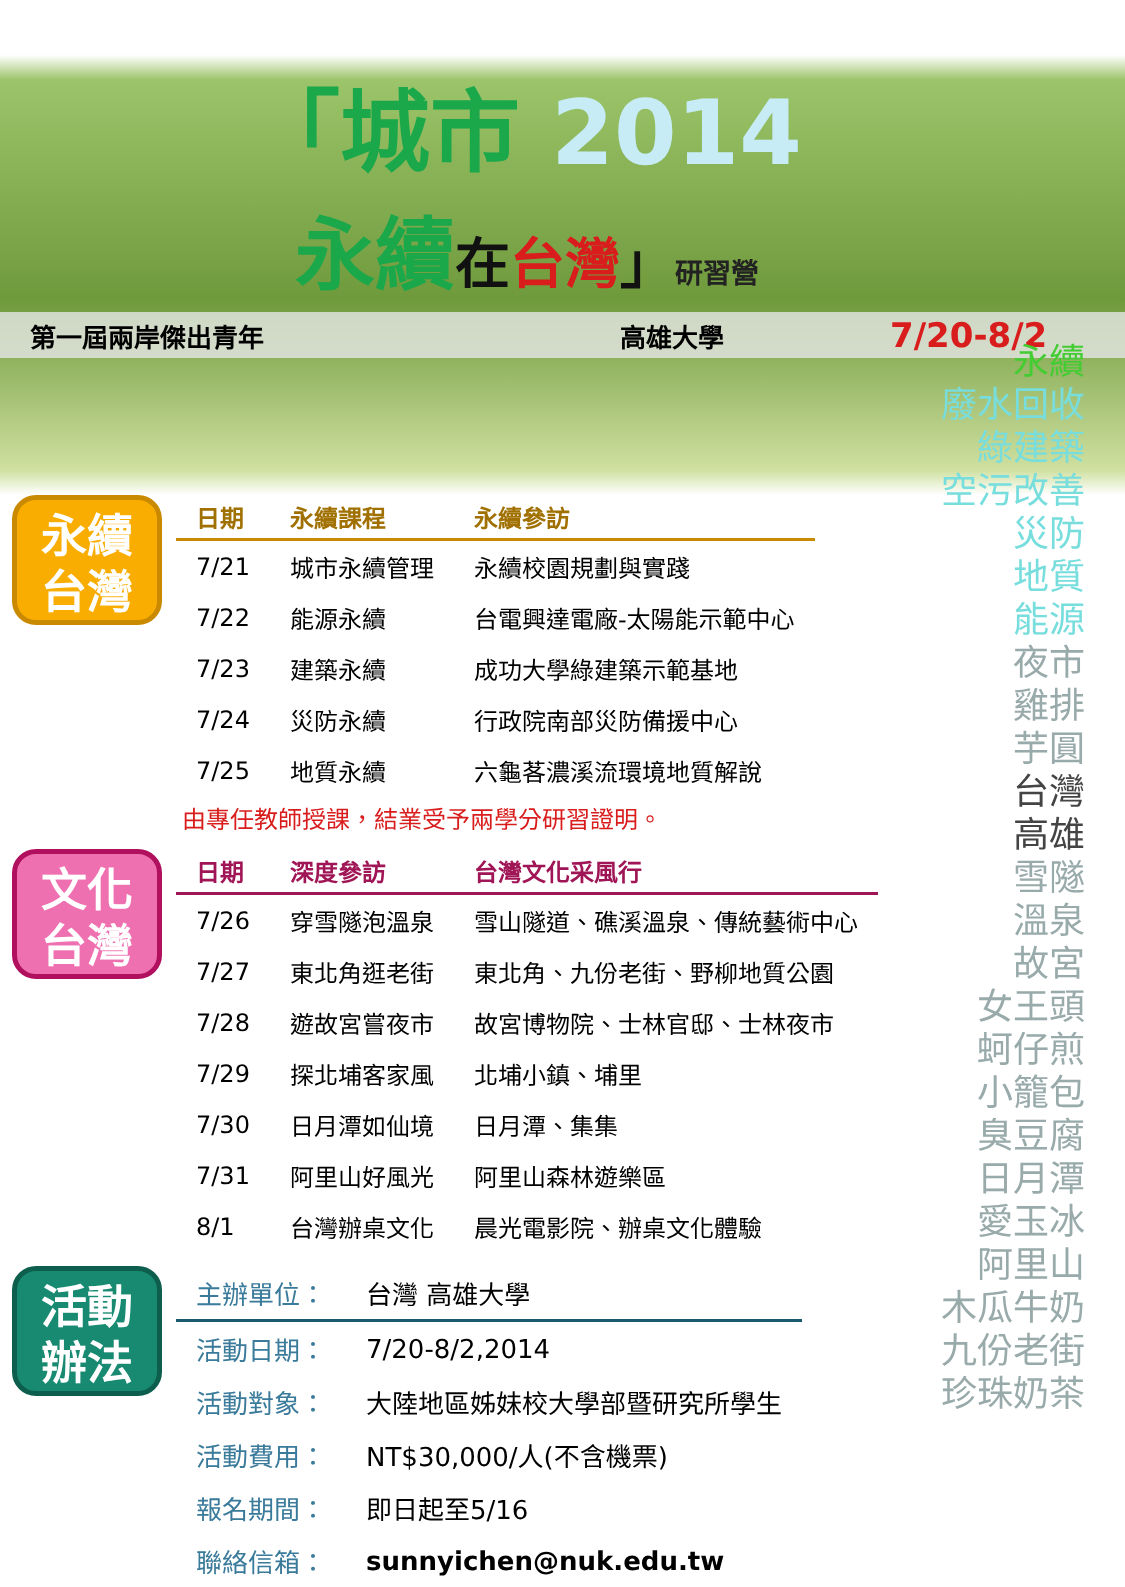「城市 2014
永續在台灣」研習營
第一屆兩岸傑出青年 高雄大學 7/20-8/2
永續
廢水回收
綠建築
空污改善
災防
地質
能源
夜市
雞排
芋圓
台灣
高雄
雪隧
溫泉
故宮
女王頭
蚵仔煎
小籠包
臭豆腐
日月潭
愛玉冰
阿里山
木瓜牛奶
九份老街
珍珠奶茶
永續
台灣
| 日期 | 永續課程 | 永續參訪 |
| --- | --- | --- |
| 7/21 | 城市永續管理 | 永續校園規劃與實踐 |
| 7/22 | 能源永續 | 台電興達電廠-太陽能示範中心 |
| 7/23 | 建築永續 | 成功大學綠建築示範基地 |
| 7/24 | 災防永續 | 行政院南部災防備援中心 |
| 7/25 | 地質永續 | 六龜茖濃溪流環境地質解說 |
由專任教師授課，結業受予兩學分研習證明。
文化
台灣
| 日期 | 深度參訪 | 台灣文化采風行 |
| --- | --- | --- |
| 7/26 | 穿雪隧泡溫泉 | 雪山隧道、礁溪溫泉、傳統藝術中心 |
| 7/27 | 東北角逛老街 | 東北角、九份老街、野柳地質公園 |
| 7/28 | 遊故宮嘗夜市 | 故宮博物院、士林官邸、士林夜市 |
| 7/29 | 探北埔客家風 | 北埔小鎮、埔里 |
| 7/30 | 日月潭如仙境 | 日月潭、集集 |
| 7/31 | 阿里山好風光 | 阿里山森林遊樂區 |
| 8/1 | 台灣辦桌文化 | 晨光電影院、辦桌文化體驗 |
活動
辦法
| 主辦單位： | 台灣 高雄大學 |
| 活動日期： | 7/20-8/2,2014 |
| 活動對象： | 大陸地區姊妹校大學部暨研究所學生 |
| 活動費用： | NT$30,000/人(不含機票) |
| 報名期間： | 即日起至5/16 |
| 聯絡信箱： | sunnyichen@nuk.edu.tw |